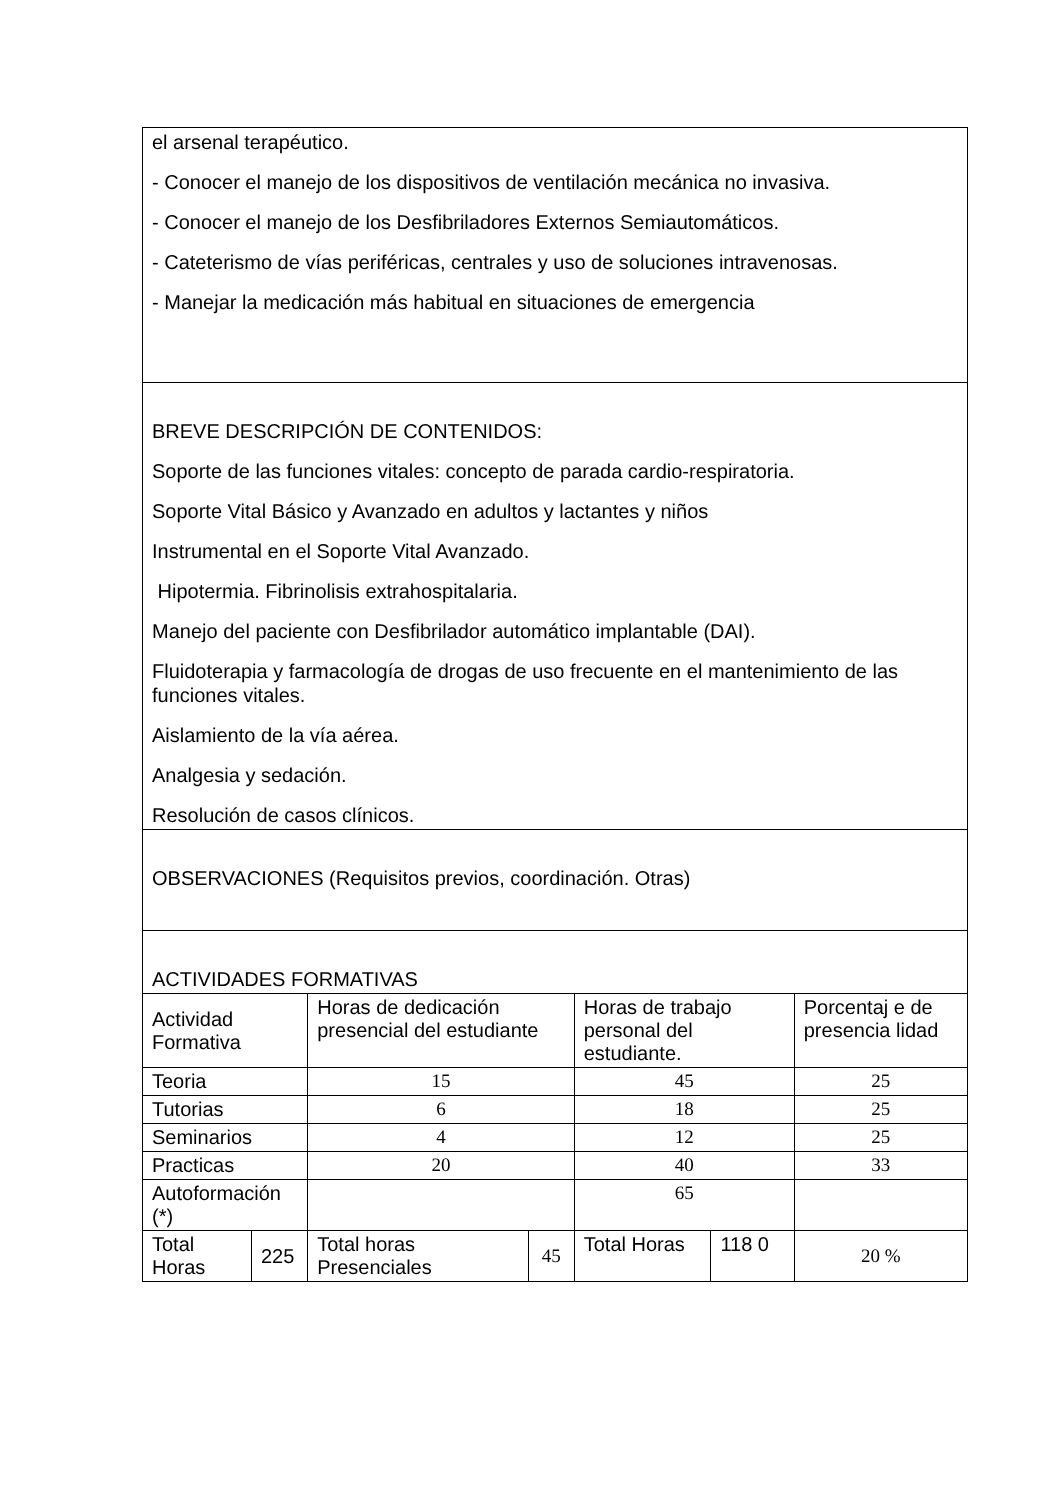| el arsenal terapéutico. - Conocer el manejo de los dispositivos de ventilación mecánica no invasiva. - Conocer el manejo de los Desfibriladores Externos Semiautomáticos. - Cateterismo de vías periféricas, centrales y uso de soluciones intravenosas. - Manejar la medicación más habitual en situaciones de emergencia | | | | | | |
| BREVE DESCRIPCIÓN DE CONTENIDOS: Soporte de las funciones vitales: concepto de parada cardio-respiratoria. Soporte Vital Básico y Avanzado en adultos y lactantes y niños Instrumental en el Soporte Vital Avanzado. Hipotermia. Fibrinolisis extrahospitalaria. Manejo del paciente con Desfibrilador automático implantable (DAI). Fluidoterapia y farmacología de drogas de uso frecuente en el mantenimiento de las funciones vitales. Aislamiento de la vía aérea. Analgesia y sedación. Resolución de casos clínicos. | | | | | | |
| OBSERVACIONES (Requisitos previos, coordinación. Otras) | | | | | | |
| ACTIVIDADES FORMATIVAS | | | | | | |
| Actividad Formativa | | Horas de dedicación presencial del estudiante | | Horas de trabajo personal del estudiante. | | Porcentaj e de presencia lidad |
| Teoria | | 15 | | 45 | | 25 |
| Tutorias | | 6 | | 18 | | 25 |
| Seminarios | | 4 | | 12 | | 25 |
| Practicas | | 20 | | 40 | | 33 |
| Autoformación (*) | | | | 65 | | |
| Total Horas | 225 | Total horas Presenciales | 45 | Total Horas | 118 0 | 20 % |